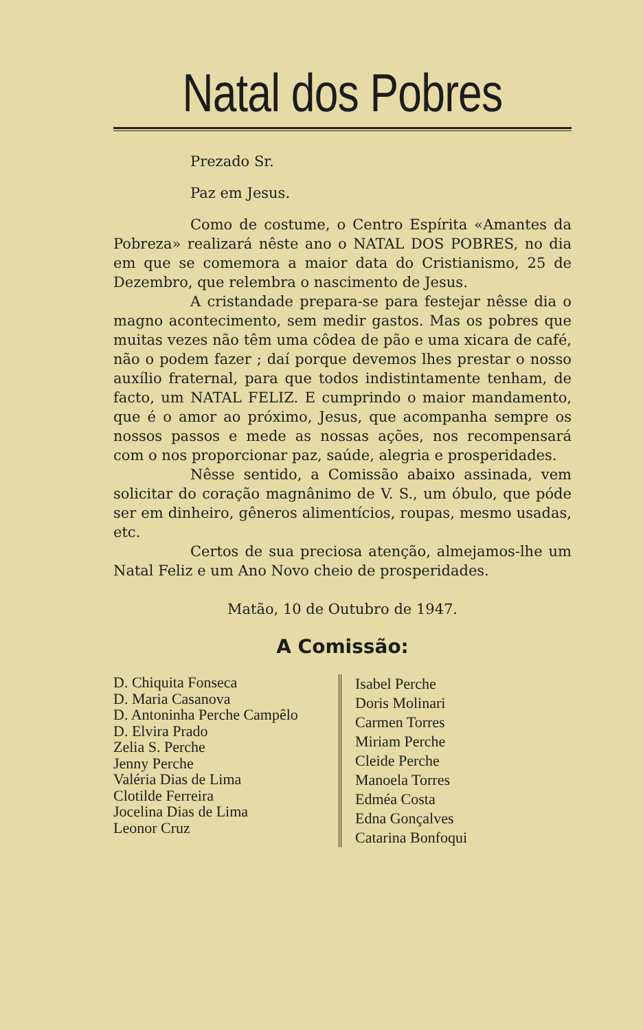Natal dos Pobres
Prezado Sr.
Paz em Jesus.
Como de costume, o Centro Espírita «Amantes da Pobreza» realizará nêste ano o NATAL DOS POBRES, no dia em que se comemora a maior data do Cristianismo, 25 de Dezembro, que relembra o nascimento de Jesus.
A cristandade prepara-se para festejar nêsse dia o magno acontecimento, sem medir gastos. Mas os pobres que muitas vezes não têm uma côdea de pão e uma xicara de café, não o podem fazer ; daí porque devemos lhes prestar o nosso auxílio fraternal, para que todos indistintamente tenham, de facto, um NATAL FELIZ. E cumprindo o maior mandamento, que é o amor ao próximo, Jesus, que acompanha sempre os nossos passos e mede as nossas ações, nos recompensará com o nos proporcionar paz, saúde, alegria e prosperidades.
Nêsse sentido, a Comissão abaixo assinada, vem solicitar do coração magnânimo de V. S., um óbulo, que póde ser em dinheiro, gêneros alimentícios, roupas, mesmo usadas, etc.
Certos de sua preciosa atenção, almejamos-lhe um Natal Feliz e um Ano Novo cheio de prosperidades.
Matão, 10 de Outubro de 1947.
A Comissão:
D. Chiquita Fonseca
D. Maria Casanova
D. Antoninha Perche Campêlo
D. Elvira Prado
Zelia S. Perche
Jenny Perche
Valéria Dias de Lima
Clotilde Ferreira
Jocelina Dias de Lima
Leonor Cruz
Isabel Perche
Doris Molinari
Carmen Torres
Miriam Perche
Cleide Perche
Manoela Torres
Edméa Costa
Edna Gonçalves
Catarina Bonfoqui